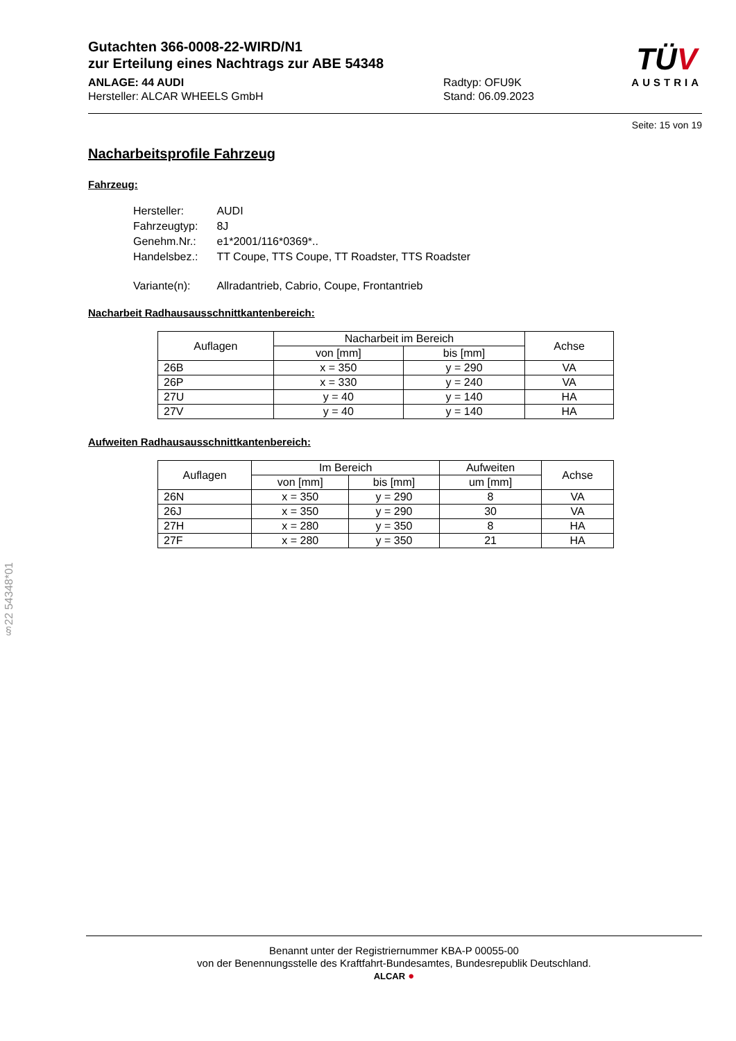Gutachten 366-0008-22-WIRD/N1
zur Erteilung eines Nachtrags zur ABE 54348
ANLAGE: 44 AUDI
Hersteller: ALCAR WHEELS GmbH
Radtyp: OFU9K
Stand: 06.09.2023
TÜV
AUSTRIA
Seite: 15 von 19
Nacharbeitsprofile Fahrzeug
Fahrzeug:
| Hersteller: | AUDI |
| Fahrzeugtyp: | 8J |
| Genehm.Nr.: | e1*2001/116*0369*.. |
| Handelsbez.: | TT Coupe, TTS Coupe, TT Roadster, TTS Roadster |
| Variante(n): | Allradantrieb, Cabrio, Coupe, Frontantrieb |
Nacharbeit Radhausausschnittkantenbereich:
| Auflagen | Nacharbeit im Bereich | | Achse |
| --- | --- | --- | --- |
| | von [mm] | bis [mm] | |
| 26B | x = 350 | y = 290 | VA |
| 26P | x = 330 | y = 240 | VA |
| 27U | y = 40 | y = 140 | HA |
| 27V | y = 40 | y = 140 | HA |
Aufweiten Radhausausschnittkantenbereich:
| Auflagen | Im Bereich | | Aufweiten | Achse |
| --- | --- | --- | --- | --- |
| | von [mm] | bis [mm] | um [mm] | |
| 26N | x = 350 | y = 290 | 8 | VA |
| 26J | x = 350 | y = 290 | 30 | VA |
| 27H | x = 280 | y = 350 | 8 | HA |
| 27F | x = 280 | y = 350 | 21 | HA |
§22 54348*01
Benannt unter der Registriernummer KBA-P 00055-00
von der Benennungsstelle des Kraftfahrt-Bundesamtes, Bundesrepublik Deutschland.
ALCAR ●